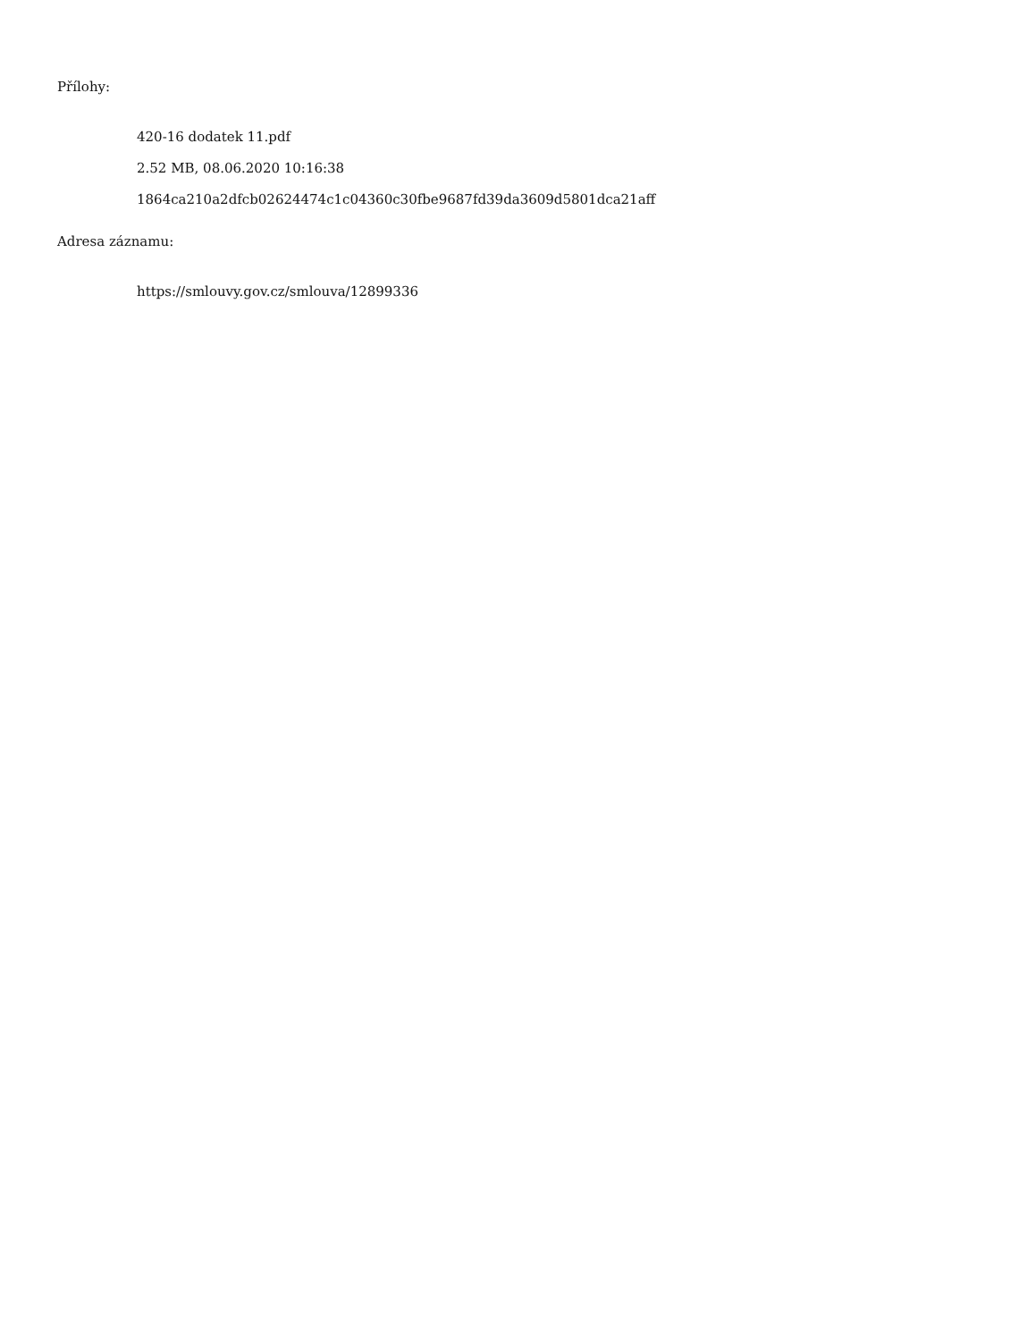Přílohy:
420-16 dodatek 11.pdf
2.52 MB, 08.06.2020 10:16:38
1864ca210a2dfcb02624474c1c04360c30fbe9687fd39da3609d5801dca21aff
Adresa záznamu:
https://smlouvy.gov.cz/smlouva/12899336